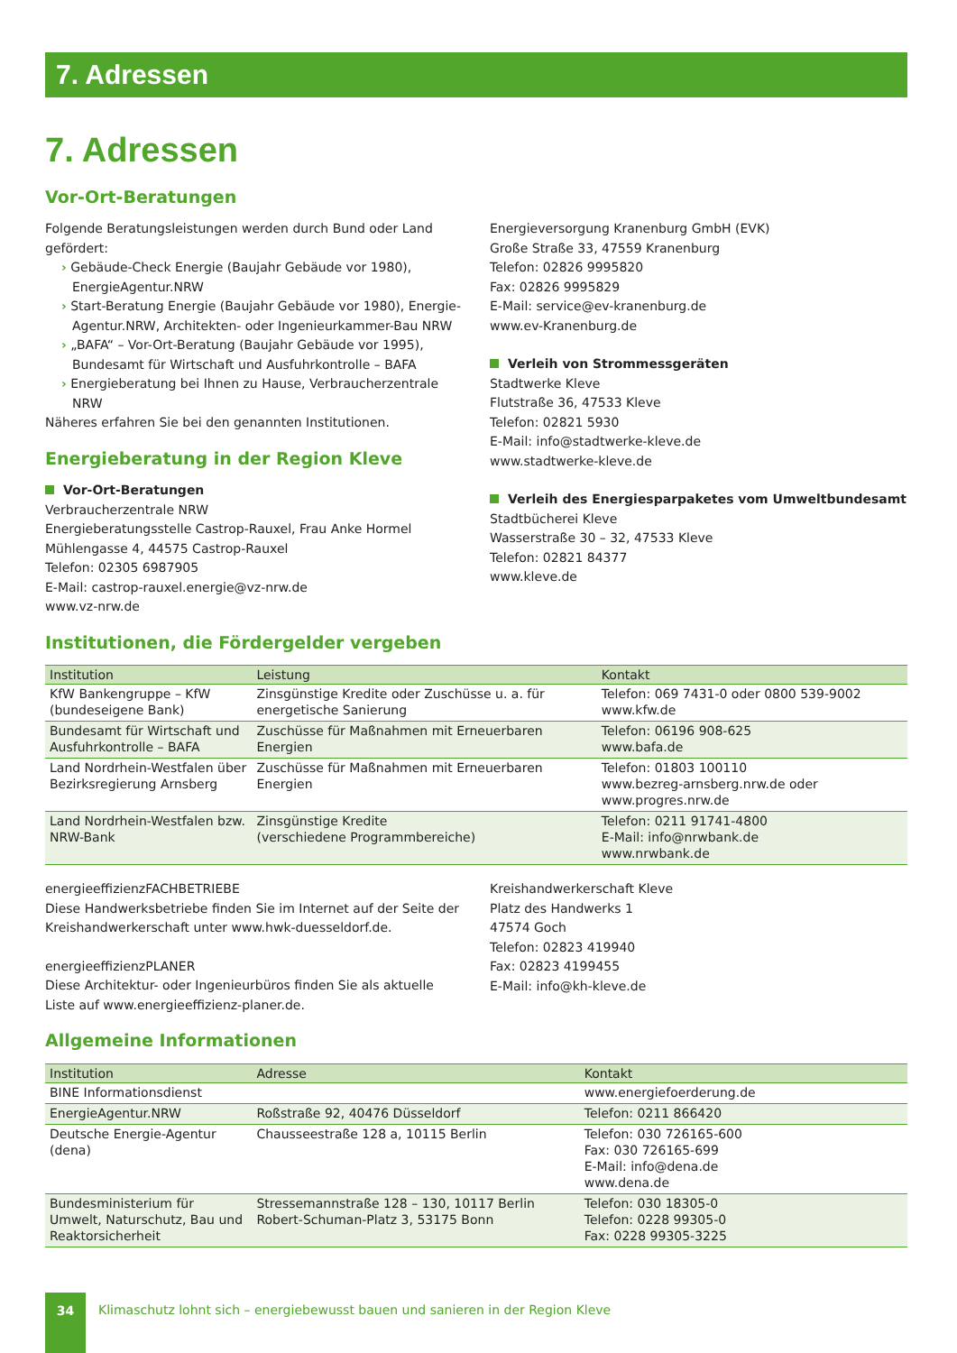7. Adressen
7. Adressen
Vor-Ort-Beratungen
Folgende Beratungsleistungen werden durch Bund oder Land gefördert:
› Gebäude-Check Energie (Baujahr Gebäude vor 1980), EnergieAgentur.NRW
› Start-Beratung Energie (Baujahr Gebäude vor 1980), Energie-Agentur.NRW, Architekten- oder Ingenieurkammer-Bau NRW
› „BAFA“ – Vor-Ort-Beratung (Baujahr Gebäude vor 1995), Bundesamt für Wirtschaft und Ausfuhrkontrolle – BAFA
› Energieberatung bei Ihnen zu Hause, Verbraucherzentrale NRW
Näheres erfahren Sie bei den genannten Institutionen.
Energieberatung in der Region Kleve
Vor-Ort-Beratungen
Verbraucherzentrale NRW
Energieberatungsstelle Castrop-Rauxel, Frau Anke Hormel
Mühlengasse 4, 44575 Castrop-Rauxel
Telefon: 02305 6987905
E-Mail: castrop-rauxel.energie@vz-nrw.de
www.vz-nrw.de
Energieversorgung Kranenburg GmbH (EVK)
Große Straße 33, 47559 Kranenburg
Telefon: 02826 9995820
Fax: 02826 9995829
E-Mail: service@ev-kranenburg.de
www.ev-Kranenburg.de
Verleih von Strommessgeräten
Stadtwerke Kleve
Flutstraße 36, 47533 Kleve
Telefon: 02821 5930
E-Mail: info@stadtwerke-kleve.de
www.stadtwerke-kleve.de
Verleih des Energiesparpaketes vom Umweltbundesamt
Stadtbücherei Kleve
Wasserstraße 30 – 32, 47533 Kleve
Telefon: 02821 84377
www.kleve.de
Institutionen, die Fördergelder vergeben
| Institution | Leistung | Kontakt |
| --- | --- | --- |
| KfW Bankengruppe – KfW (bundeseigene Bank) | Zinsgünstige Kredite oder Zuschüsse u. a. für energetische Sanierung | Telefon: 069 7431-0 oder 0800 539-9002 www.kfw.de |
| Bundesamt für Wirtschaft und Ausfuhrkontrolle – BAFA | Zuschüsse für Maßnahmen mit Erneuerbaren Energien | Telefon: 06196 908-625 www.bafa.de |
| Land Nordrhein-Westfalen über Bezirksregierung Arnsberg | Zuschüsse für Maßnahmen mit Erneuerbaren Energien | Telefon: 01803 100110 www.bezreg-arnsberg.nrw.de oder www.progres.nrw.de |
| Land Nordrhein-Westfalen bzw. NRW-Bank | Zinsgünstige Kredite (verschiedene Programmbereiche) | Telefon: 0211 91741-4800 E-Mail: info@nrwbank.de www.nrwbank.de |
energieeffizienzFACHBETRIEBE
Diese Handwerksbetriebe finden Sie im Internet auf der Seite der Kreishandwerkerschaft unter www.hwk-duesseldorf.de.
energieeffizienzPLANER
Diese Architektur- oder Ingenieurbüros finden Sie als aktuelle Liste auf www.energieeffizienz-planer.de.
Kreishandwerkerschaft Kleve
Platz des Handwerks 1
47574 Goch
Telefon: 02823 419940
Fax: 02823 4199455
E-Mail: info@kh-kleve.de
Allgemeine Informationen
| Institution | Adresse | Kontakt |
| --- | --- | --- |
| BINE Informationsdienst | | www.energiefoerderung.de |
| EnergieAgentur.NRW | Roßstraße 92, 40476 Düsseldorf | Telefon: 0211 866420 |
| Deutsche Energie-Agentur (dena) | Chausseestraße 128 a, 10115 Berlin | Telefon: 030 726165-600 Fax: 030 726165-699 E-Mail: info@dena.de www.dena.de |
| Bundesministerium für Umwelt, Naturschutz, Bau und Reaktorsicherheit | Stressemannstraße 128 – 130, 10117 Berlin Robert-Schuman-Platz 3, 53175 Bonn | Telefon: 030 18305-0 Telefon: 0228 99305-0 Fax: 0228 99305-3225 |
34
Klimaschutz lohnt sich – energiebewusst bauen und sanieren in der Region Kleve